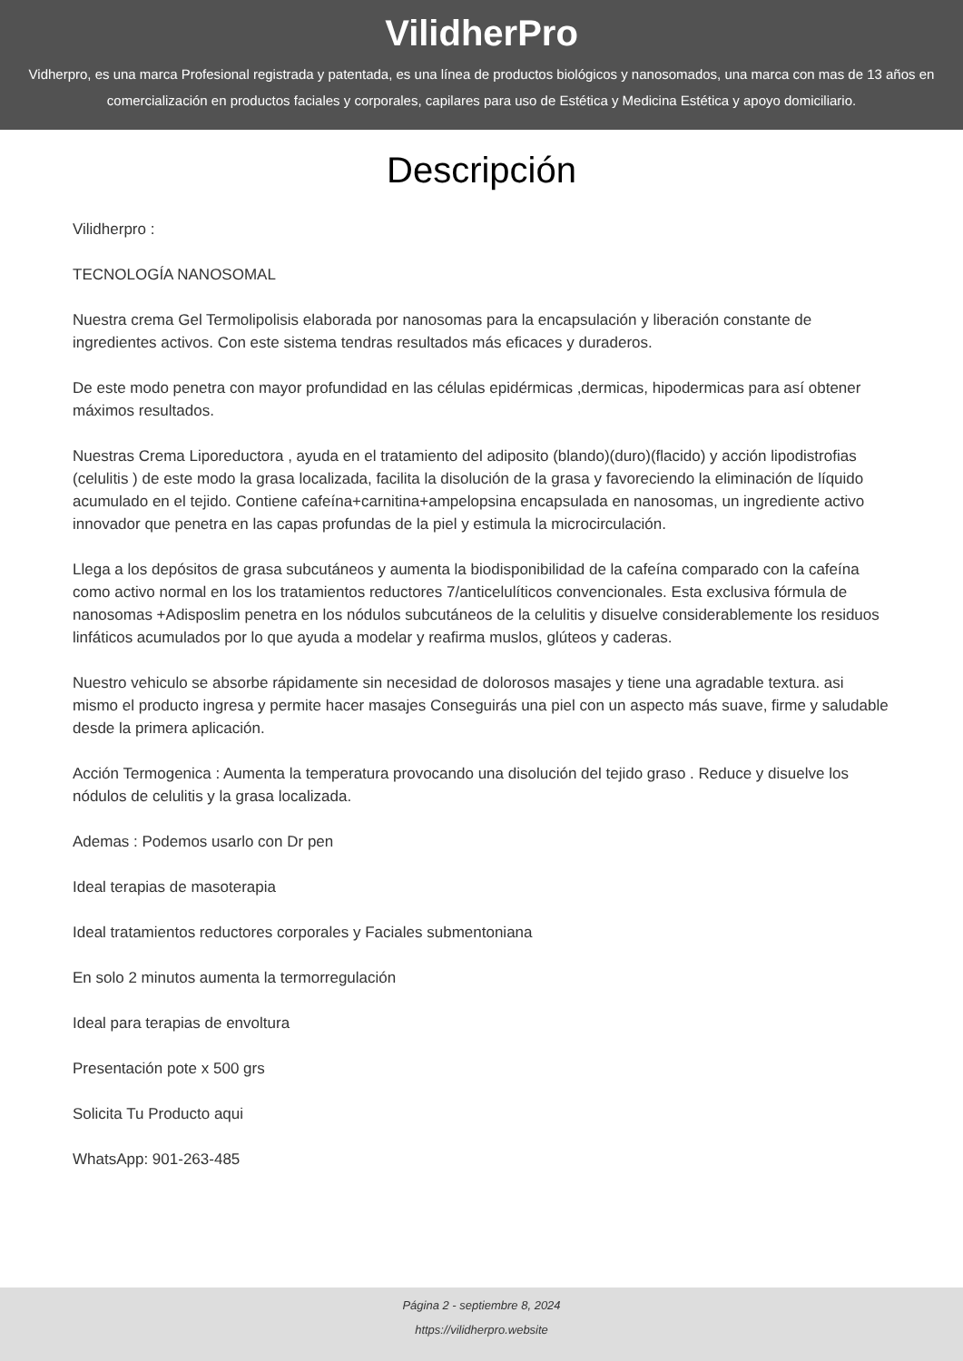VilidherPro
Vidherpro, es una marca Profesional registrada y patentada, es una línea de productos biológicos y nanosomados, una marca con mas de 13 años en comercialización en productos faciales y corporales, capilares para uso de Estética y Medicina Estética y apoyo domiciliario.
Descripción
Vilidherpro :
TECNOLOGÍA NANOSOMAL
Nuestra crema Gel Termolipolisis elaborada por nanosomas para la encapsulación y liberación constante de ingredientes activos. Con este sistema tendras resultados más eficaces y duraderos.
De este modo penetra con mayor profundidad en las células epidérmicas ,dermicas, hipodermicas para así obtener máximos resultados.
Nuestras Crema Liporeductora , ayuda en el tratamiento del adiposito (blando)(duro)(flacido) y acción lipodistrofias (celulitis ) de este modo la grasa localizada, facilita la disolución de la grasa y favoreciendo la eliminación de líquido acumulado en el tejido. Contiene cafeína+carnitina+ampelopsina encapsulada en nanosomas, un ingrediente activo innovador que penetra en las capas profundas de la piel y estimula la microcirculación.
Llega a los depósitos de grasa subcutáneos y aumenta la biodisponibilidad de la cafeína comparado con la cafeína como activo normal en los los tratamientos reductores 7/anticelulíticos convencionales. Esta exclusiva fórmula de nanosomas +Adisposlim penetra en los nódulos subcutáneos de la celulitis y disuelve considerablemente los residuos linfáticos acumulados por lo que ayuda a modelar y reafirma muslos, glúteos y caderas.
Nuestro vehiculo se absorbe rápidamente sin necesidad de dolorosos masajes y tiene una agradable textura. asi mismo el producto ingresa y permite hacer masajes Conseguirás una piel con un aspecto más suave, firme y saludable desde la primera aplicación.
Acción Termogenica : Aumenta la temperatura provocando una disolución del tejido graso . Reduce y disuelve los nódulos de celulitis y la grasa localizada.
Ademas : Podemos usarlo con Dr pen
Ideal terapias de masoterapia
Ideal tratamientos reductores corporales y Faciales submentoniana
En solo 2 minutos aumenta la termorregulación
Ideal para terapias de envoltura
Presentación pote x 500 grs
Solicita Tu Producto aqui
WhatsApp: 901-263-485
Página 2 - septiembre 8, 2024
https://vilidherpro.website